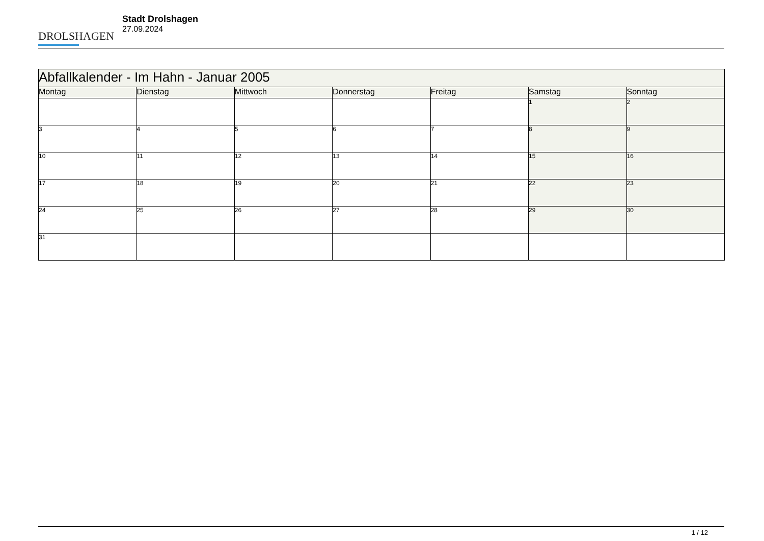DROLSHAGEN
Stadt Drolshagen
27.09.2024
| Abfallkalender - Im Hahn - Januar 2005 | | | | | | |
| Montag | Dienstag | Mittwoch | Donnerstag | Freitag | Samstag | Sonntag |
| | | | | | 1 | 2 |
| 3 | 4 | 5 | 6 | 7 | 8 | 9 |
| 10 | 11 | 12 | 13 | 14 | 15 | 16 |
| 17 | 18 | 19 | 20 | 21 | 22 | 23 |
| 24 | 25 | 26 | 27 | 28 | 29 | 30 |
| 31 | | | | | | |
1 / 12